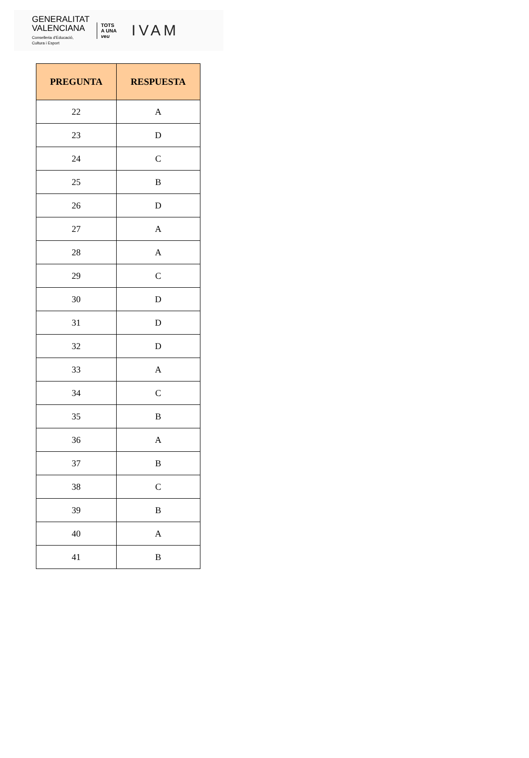GENERALITAT
VALENCIANA
Conselleria d'Educació,
Cultura i Esport
TOTS
A UNA
veu
IVAM
| PREGUNTA | RESPUESTA |
| --- | --- |
| 22 | A |
| 23 | D |
| 24 | C |
| 25 | B |
| 26 | D |
| 27 | A |
| 28 | A |
| 29 | C |
| 30 | D |
| 31 | D |
| 32 | D |
| 33 | A |
| 34 | C |
| 35 | B |
| 36 | A |
| 37 | B |
| 38 | C |
| 39 | B |
| 40 | A |
| 41 | B |